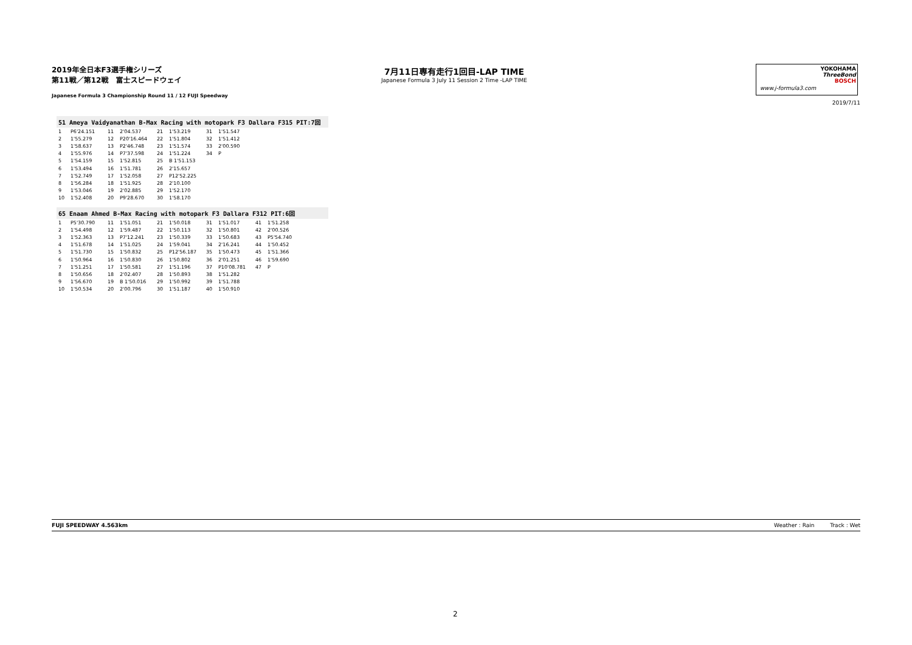2019年全日本F3選手権シリーズ
第11戦／第12戦　富士スピードウェイ
Japanese Formula 3 Championship Round 11 / 12 FUJI Speedway
7月11日専有走行1回目-LAP TIME
Japanese Formula 3 July 11 Session 2 Time -LAP TIME
YOKOHAMA
ThreeBond
BOSCH
www.j-formula3.com
2019/7/11
51 Ameya Vaidyanathan B-Max Racing with motopark F3 Dallara F315 PIT:7回
| 1 | P6'24.151 | 11 | 2'04.537 | 21 | 1'53.219 | 31 | 1'51.547 |
| 2 | 1'55.279 | 12 | P20'16.464 | 22 | 1'51.804 | 32 | 1'51.412 |
| 3 | 1'58.637 | 13 | P2'46.748 | 23 | 1'51.574 | 33 | 2'00.590 |
| 4 | 1'55.976 | 14 | P7'37.598 | 24 | 1'51.224 | 34 | P |
| 5 | 1'54.159 | 15 | 1'52.815 | 25 | B 1'51.153 | | |
| 6 | 1'53.494 | 16 | 1'51.781 | 26 | 2'15.657 | | |
| 7 | 1'52.749 | 17 | 1'52.058 | 27 | P12'52.225 | | |
| 8 | 1'56.284 | 18 | 1'51.925 | 28 | 2'10.100 | | |
| 9 | 1'53.046 | 19 | 2'02.885 | 29 | 1'52.170 | | |
| 10 | 1'52.408 | 20 | P9'28.670 | 30 | 1'58.170 | | |
65 Enaam Ahmed B-Max Racing with motopark F3 Dallara F312 PIT:6回
| 1 | P5'30.790 | 11 | 1'51.051 | 21 | 1'50.018 | 31 | 1'51.017 | 41 | 1'51.258 |
| 2 | 1'54.498 | 12 | 1'59.487 | 22 | 1'50.113 | 32 | 1'50.801 | 42 | 2'00.526 |
| 3 | 1'52.363 | 13 | P7'12.241 | 23 | 1'50.339 | 33 | 1'50.683 | 43 | P5'54.740 |
| 4 | 1'51.678 | 14 | 1'51.025 | 24 | 1'59.041 | 34 | 2'16.241 | 44 | 1'50.452 |
| 5 | 1'51.730 | 15 | 1'50.832 | 25 | P12'56.187 | 35 | 1'50.473 | 45 | 1'51.366 |
| 6 | 1'50.964 | 16 | 1'50.830 | 26 | 1'50.802 | 36 | 2'01.251 | 46 | 1'59.690 |
| 7 | 1'51.251 | 17 | 1'50.581 | 27 | 1'51.196 | 37 | P10'08.781 | 47 | P |
| 8 | 1'50.656 | 18 | 2'02.407 | 28 | 1'50.893 | 38 | 1'51.282 | | |
| 9 | 1'56.670 | 19 | B 1'50.016 | 29 | 1'50.992 | 39 | 1'51.788 | | |
| 10 | 1'50.534 | 20 | 2'00.796 | 30 | 1'51.187 | 40 | 1'50.910 | | |
FUJI SPEEDWAY 4.563km Weather : Rain Track : Wet
2